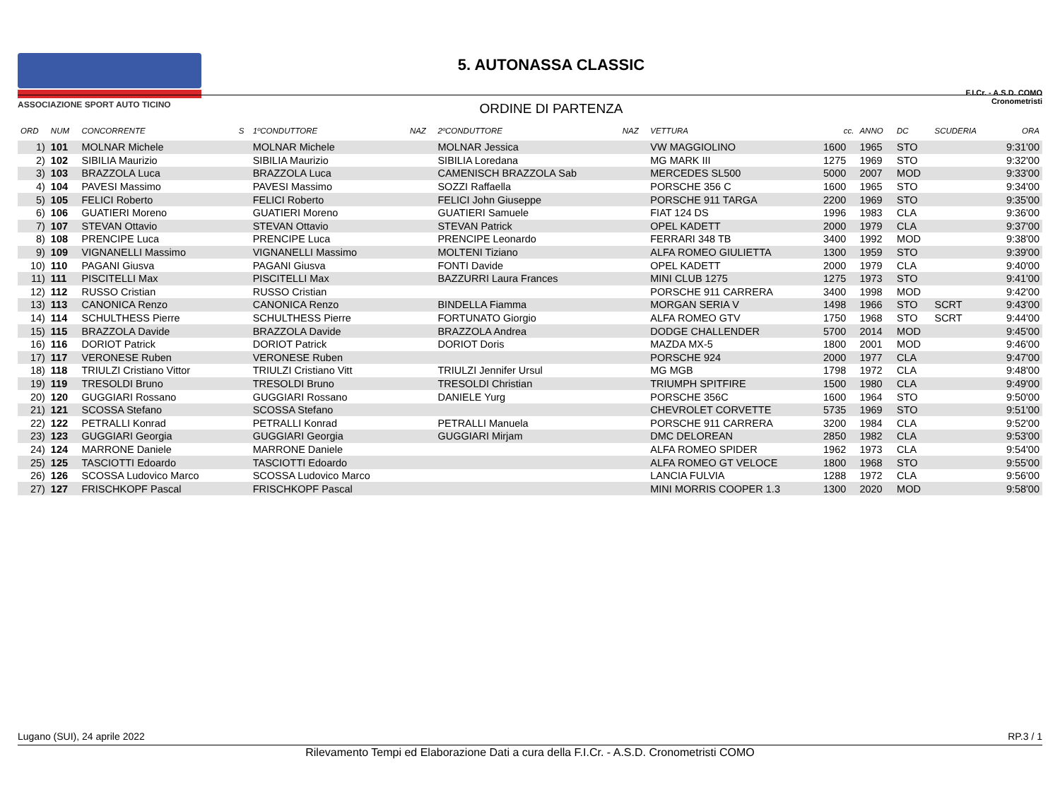ASSOCIAZIONE SPORT AUTO TICINO
5. AUTONASSA CLASSIC
ORDINE DI PARTENZA
F.I.Cr. - A.S.D. COMO
Cronometristi
| ORD | NUM | CONCORRENTE | S | 1ºCONDUTTORE | NAZ | 2ºCONDUTTORE | NAZ | VETTURA | cc. | ANNO | DC | SCUDERIA | ORA |
| --- | --- | --- | --- | --- | --- | --- | --- | --- | --- | --- | --- | --- | --- |
| 1) | 101 | MOLNAR Michele | | MOLNAR Michele | | MOLNAR Jessica | | VW MAGGIOLINO | 1600 | 1965 | STO | | 9:31'00 |
| 2) | 102 | SIBILIA Maurizio | | SIBILIA Maurizio | | SIBILIA Loredana | | MG MARK III | 1275 | 1969 | STO | | 9:32'00 |
| 3) | 103 | BRAZZOLA Luca | | BRAZZOLA Luca | | CAMENISCH BRAZZOLA Sab | | MERCEDES SL500 | 5000 | 2007 | MOD | | 9:33'00 |
| 4) | 104 | PAVESI Massimo | | PAVESI Massimo | | SOZZI Raffaella | | PORSCHE 356 C | 1600 | 1965 | STO | | 9:34'00 |
| 5) | 105 | FELICI Roberto | | FELICI Roberto | | FELICI John Giuseppe | | PORSCHE 911 TARGA | 2200 | 1969 | STO | | 9:35'00 |
| 6) | 106 | GUATIERI Moreno | | GUATIERI Moreno | | GUATIERI Samuele | | FIAT 124 DS | 1996 | 1983 | CLA | | 9:36'00 |
| 7) | 107 | STEVAN Ottavio | | STEVAN Ottavio | | STEVAN Patrick | | OPEL KADETT | 2000 | 1979 | CLA | | 9:37'00 |
| 8) | 108 | PRENCIPE Luca | | PRENCIPE Luca | | PRENCIPE Leonardo | | FERRARI 348 TB | 3400 | 1992 | MOD | | 9:38'00 |
| 9) | 109 | VIGNANELLI Massimo | | VIGNANELLI Massimo | | MOLTENI Tiziano | | ALFA ROMEO GIULIETTA | 1300 | 1959 | STO | | 9:39'00 |
| 10) | 110 | PAGANI Giusva | | PAGANI Giusva | | FONTI Davide | | OPEL KADETT | 2000 | 1979 | CLA | | 9:40'00 |
| 11) | 111 | PISCITELLI Max | | PISCITELLI Max | | BAZZURRI Laura Frances | | MINI CLUB 1275 | 1275 | 1973 | STO | | 9:41'00 |
| 12) | 112 | RUSSO Cristian | | RUSSO Cristian | | | | PORSCHE 911 CARRERA | 3400 | 1998 | MOD | | 9:42'00 |
| 13) | 113 | CANONICA Renzo | | CANONICA Renzo | | BINDELLA Fiamma | | MORGAN SERIA V | 1498 | 1966 | STO | SCRT | 9:43'00 |
| 14) | 114 | SCHULTHESS Pierre | | SCHULTHESS Pierre | | FORTUNATO Giorgio | | ALFA ROMEO GTV | 1750 | 1968 | STO | SCRT | 9:44'00 |
| 15) | 115 | BRAZZOLA Davide | | BRAZZOLA Davide | | BRAZZOLA Andrea | | DODGE CHALLENDER | 5700 | 2014 | MOD | | 9:45'00 |
| 16) | 116 | DORIOT Patrick | | DORIOT Patrick | | DORIOT Doris | | MAZDA MX-5 | 1800 | 2001 | MOD | | 9:46'00 |
| 17) | 117 | VERONESE Ruben | | VERONESE Ruben | | | | PORSCHE 924 | 2000 | 1977 | CLA | | 9:47'00 |
| 18) | 118 | TRIULZI Cristiano Vittor | | TRIULZI Cristiano Vitt | | TRIULZI Jennifer Ursul | | MG MGB | 1798 | 1972 | CLA | | 9:48'00 |
| 19) | 119 | TRESOLDI Bruno | | TRESOLDI Bruno | | TRESOLDI Christian | | TRIUMPH SPITFIRE | 1500 | 1980 | CLA | | 9:49'00 |
| 20) | 120 | GUGGIARI Rossano | | GUGGIARI Rossano | | DANIELE Yurg | | PORSCHE 356C | 1600 | 1964 | STO | | 9:50'00 |
| 21) | 121 | SCOSSA Stefano | | SCOSSA Stefano | | | | CHEVROLET CORVETTE | 5735 | 1969 | STO | | 9:51'00 |
| 22) | 122 | PETRALLI Konrad | | PETRALLI Konrad | | PETRALLI Manuela | | PORSCHE 911 CARRERA | 3200 | 1984 | CLA | | 9:52'00 |
| 23) | 123 | GUGGIARI Georgia | | GUGGIARI Georgia | | GUGGIARI Mirjam | | DMC DELOREAN | 2850 | 1982 | CLA | | 9:53'00 |
| 24) | 124 | MARRONE Daniele | | MARRONE Daniele | | | | ALFA ROMEO SPIDER | 1962 | 1973 | CLA | | 9:54'00 |
| 25) | 125 | TASCIOTTI Edoardo | | TASCIOTTI Edoardo | | | | ALFA ROMEO GT VELOCE | 1800 | 1968 | STO | | 9:55'00 |
| 26) | 126 | SCOSSA Ludovico Marco | | SCOSSA Ludovico Marco | | | | LANCIA FULVIA | 1288 | 1972 | CLA | | 9:56'00 |
| 27) | 127 | FRISCHKOPF Pascal | | FRISCHKOPF Pascal | | | | MINI MORRIS COOPER 1.3 | 1300 | 2020 | MOD | | 9:58'00 |
Lugano (SUI), 24 aprile 2022 RP.3 / 1
Rilevamento Tempi ed Elaborazione Dati a cura della F.I.Cr. - A.S.D. Cronometristi COMO